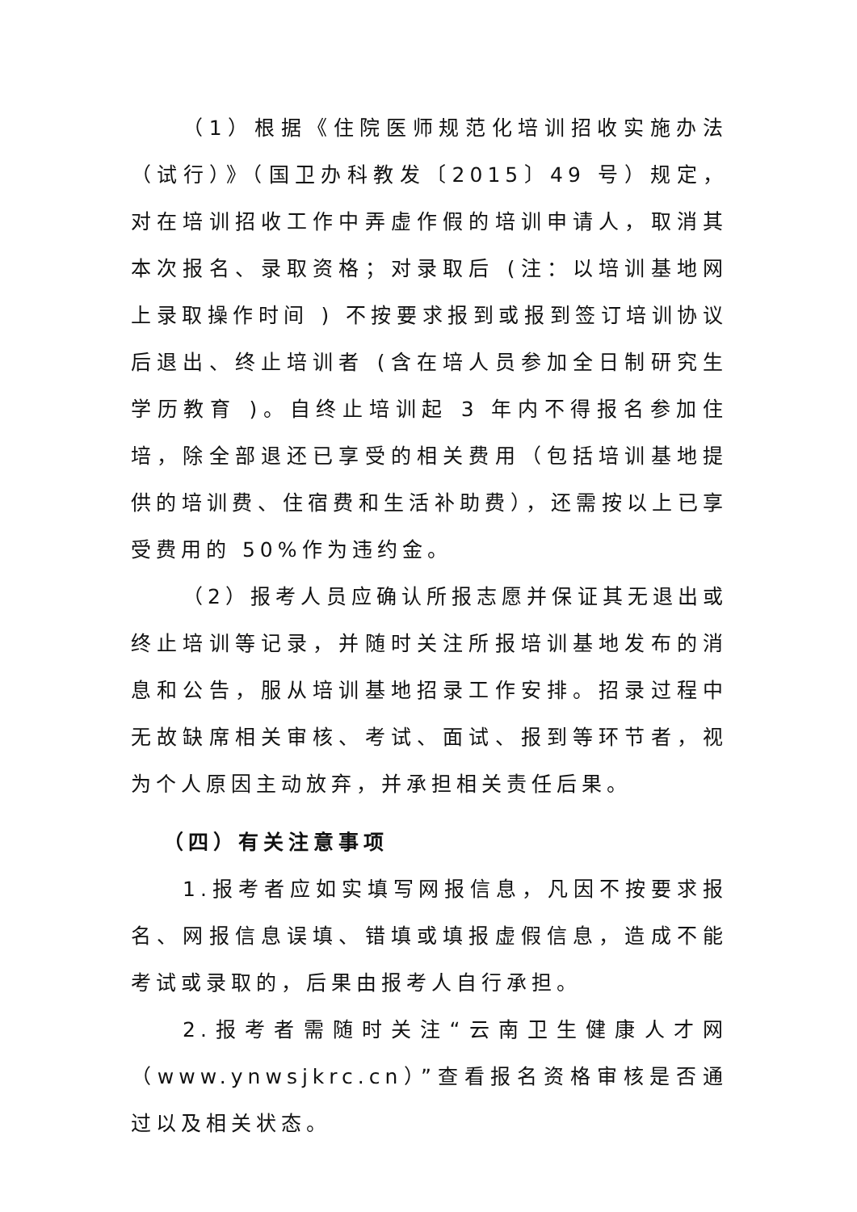（1）根据《住院医师规范化培训招收实施办法（试行）》（国卫办科教发〔2015〕49 号）规定，对在培训招收工作中弄虚作假的培训申请人，取消其本次报名、录取资格；对录取后 (注：以培训基地网上录取操作时间 ) 不按要求报到或报到签订培训协议后退出、终止培训者 (含在培人员参加全日制研究生学历教育 )。自终止培训起 3 年内不得报名参加住培，除全部退还已享受的相关费用（包括培训基地提供的培训费、住宿费和生活补助费），还需按以上已享受费用的 50%作为违约金。
（2）报考人员应确认所报志愿并保证其无退出或终止培训等记录，并随时关注所报培训基地发布的消息和公告，服从培训基地招录工作安排。招录过程中无故缺席相关审核、考试、面试、报到等环节者，视为个人原因主动放弃，并承担相关责任后果。
（四）有关注意事项
1.报考者应如实填写网报信息，凡因不按要求报名、网报信息误填、错填或填报虚假信息，造成不能考试或录取的，后果由报考人自行承担。
2.报考者需随时关注“云南卫生健康人才网（www.ynwsjkrc.cn）”查看报名资格审核是否通过以及相关状态。